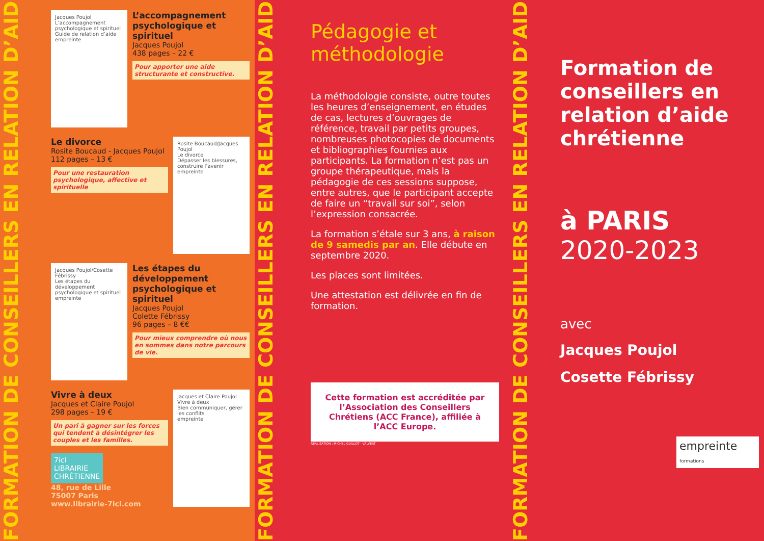FORMATION DE CONSEILLERS EN RELATION D’AIDE
Jacques Poujol
L’accompagnement psychologique et spirituel
Guide de relation d’aide
empreinte
L’accompagnement psychologique et spirituel
Jacques Poujol
438 pages – 22 €
Pour apporter une aide structurante et constructive.
Le divorce
Rosite Boucaud - Jacques Poujol
112 pages – 13 €
Pour une restauration psychologique, affective et spirituelle
Rosite Boucaud/Jacques Poujol
Le divorce
Dépasser les blessures, construire l’avenir
empreinte
Jacques Poujol/Cosette Fébrissy
Les étapes du développement psychologique et spirituel
empreinte
Les étapes du développement psychologique et spirituel
Jacques Poujol
Colette Fébrissy
96 pages – 8 €€
Pour mieux comprendre où nous en sommes dans notre parcours de vie.
Vivre à deux
Jacques et Claire Poujol
298 pages – 19 €
Un pari à gagner sur les forces qui tendent à désintégrer les couples et les familles.
7ici LIBRAIRIE CHRÉTIENNE
48, rue de Lille
75007 Paris
www.librairie-7ici.com
Jacques et Claire Poujol
Vivre à deux
Bien communiquer, gérer les conflits
empreinte
FORMATION DE CONSEILLERS EN RELATION D’AIDE
Pédagogie et méthodologie
La méthodologie consiste, outre toutes les heures d’enseignement, en études de cas, lectures d’ouvrages de référence, travail par petits groupes, nombreuses photocopies de documents et bibliographies fournies aux participants. La formation n’est pas un groupe thérapeutique, mais la pédagogie de ces sessions suppose, entre autres, que le participant accepte de faire un “travail sur soi”, selon l’expression consacrée.
La formation s’étale sur 3 ans, à raison de 9 samedis par an. Elle débute en septembre 2020.
Les places sont limitées.
Une attestation est délivrée en fin de formation.
Cette formation est accréditée par l’Association des Conseillers Chrétiens (ACC France), affiliée à l’ACC Europe.
RÉALISATION : MICHEL GUILLOT - VALVERT
FORMATION DE CONSEILLERS EN RELATION D’AIDE
Formation de conseillers en relation d’aide chrétienne
à PARIS
2020-2023
avec
Jacques Poujol
Cosette Fébrissy
empreinte formations